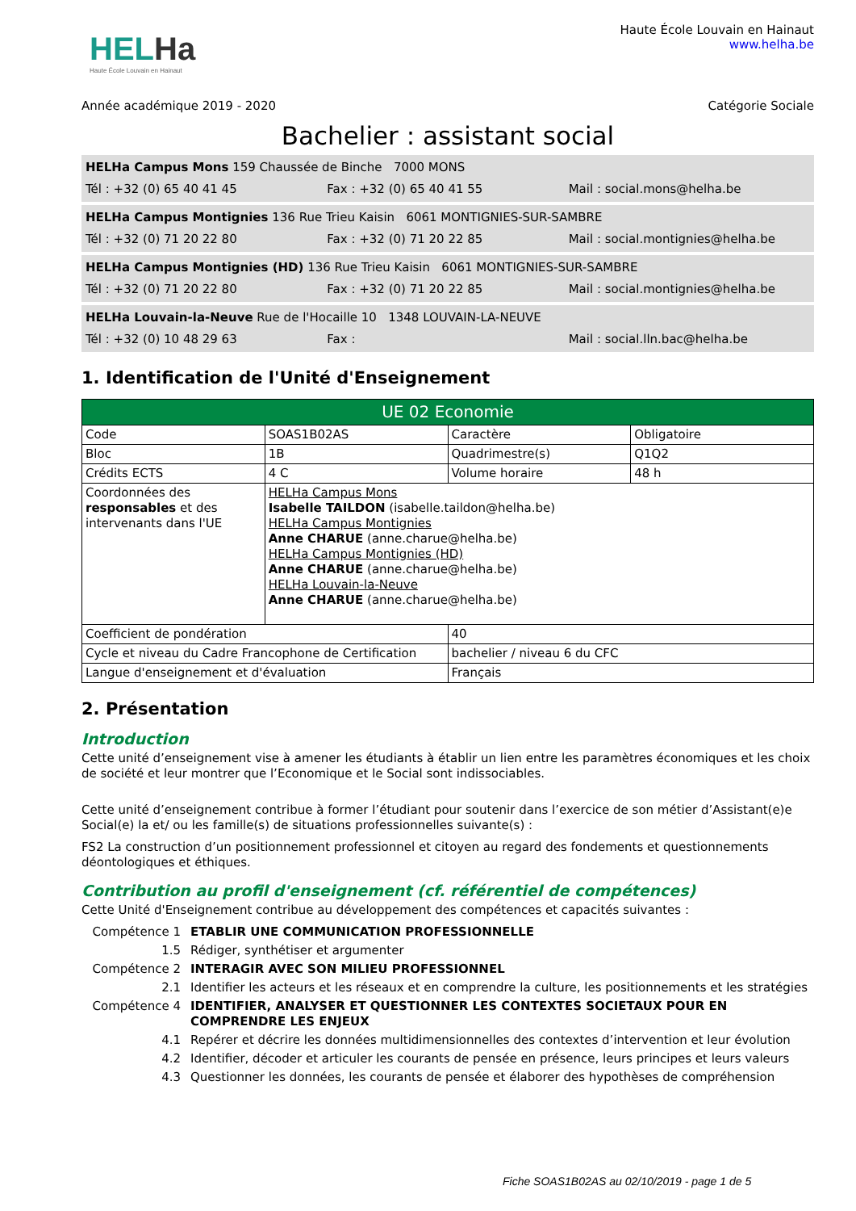HELHa
Haute École Louvain en Hainaut
Haute École Louvain en Hainaut
www.helha.be
Année académique 2019 - 2020 Catégorie Sociale
Bachelier : assistant social
HELHa Campus Mons 159 Chaussée de Binche 7000 MONS
Tél : +32 (0) 65 40 41 45 Fax : +32 (0) 65 40 41 55 Mail : social.mons@helha.be
HELHa Campus Montignies 136 Rue Trieu Kaisin 6061 MONTIGNIES-SUR-SAMBRE
Tél : +32 (0) 71 20 22 80 Fax : +32 (0) 71 20 22 85 Mail : social.montignies@helha.be
HELHa Campus Montignies (HD) 136 Rue Trieu Kaisin 6061 MONTIGNIES-SUR-SAMBRE
Tél : +32 (0) 71 20 22 80 Fax : +32 (0) 71 20 22 85 Mail : social.montignies@helha.be
HELHa Louvain-la-Neuve Rue de l'Hocaille 10 1348 LOUVAIN-LA-NEUVE
Tél : +32 (0) 10 48 29 63 Fax : Mail : social.lln.bac@helha.be
1. Identification de l'Unité d'Enseignement
| UE 02 Economie | | | |
| Code | SOAS1B02AS | Caractère | Obligatoire |
| Bloc | 1B | Quadrimestre(s) | Q1Q2 |
| Crédits ECTS | 4 C | Volume horaire | 48 h |
| Coordonnées des responsables et des intervenants dans l'UE | HELHa Campus Mons Isabelle TAILDON (isabelle.taildon@helha.be) HELHa Campus Montignies Anne CHARUE (anne.charue@helha.be) HELHa Campus Montignies (HD) Anne CHARUE (anne.charue@helha.be) HELHa Louvain-la-Neuve Anne CHARUE (anne.charue@helha.be) | | |
| Coefficient de pondération | | 40 | |
| Cycle et niveau du Cadre Francophone de Certification | | bachelier / niveau 6 du CFC | |
| Langue d'enseignement et d'évaluation | | Français | |
2. Présentation
Introduction
Cette unité d’enseignement vise à amener les étudiants à établir un lien entre les paramètres économiques et les choix de société et leur montrer que l’Economique et le Social sont indissociables.
Cette unité d’enseignement contribue à former l’étudiant pour soutenir dans l’exercice de son métier d’Assistant(e)e Social(e) la et/ ou les famille(s) de situations professionnelles suivante(s) :
FS2 La construction d’un positionnement professionnel et citoyen au regard des fondements et questionnements déontologiques et éthiques.
Contribution au profil d'enseignement (cf. référentiel de compétences)
Cette Unité d'Enseignement contribue au développement des compétences et capacités suivantes :
Compétence 1 ETABLIR UNE COMMUNICATION PROFESSIONNELLE
1.5 Rédiger, synthétiser et argumenter
Compétence 2 INTERAGIR AVEC SON MILIEU PROFESSIONNEL
2.1 Identifier les acteurs et les réseaux et en comprendre la culture, les positionnements et les stratégies
Compétence 4 IDENTIFIER, ANALYSER ET QUESTIONNER LES CONTEXTES SOCIETAUX POUR EN COMPRENDRE LES ENJEUX
4.1 Repérer et décrire les données multidimensionnelles des contextes d’intervention et leur évolution
4.2 Identifier, décoder et articuler les courants de pensée en présence, leurs principes et leurs valeurs
4.3 Questionner les données, les courants de pensée et élaborer des hypothèses de compréhension
Fiche SOAS1B02AS au 02/10/2019 - page 1 de 5